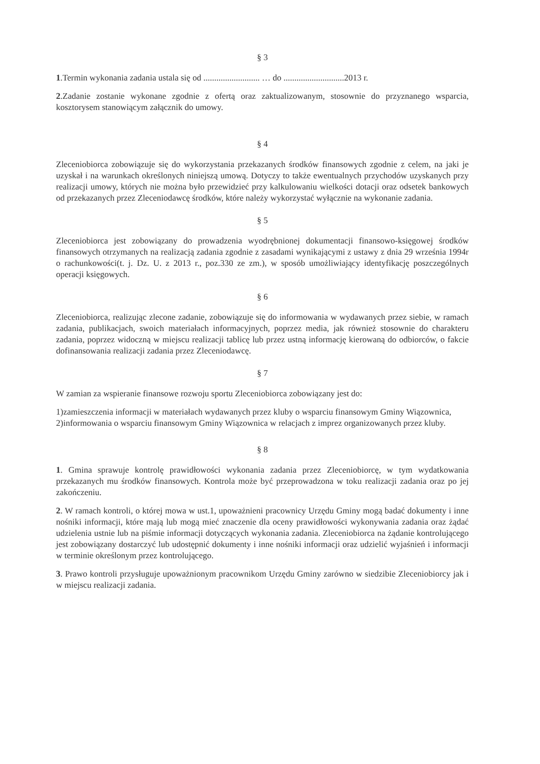§ 3
1.Termin wykonania zadania ustala się od .......................... … do ............................2013 r.
2.Zadanie zostanie wykonane zgodnie z ofertą oraz zaktualizowanym, stosownie do przyznanego wsparcia, kosztorysem stanowiącym załącznik do umowy.
§ 4
Zleceniobiorca zobowiązuje się do wykorzystania przekazanych środków finansowych zgodnie z celem, na jaki je uzyskał i na warunkach określonych niniejszą umową. Dotyczy to także ewentualnych przychodów uzyskanych przy realizacji umowy, których nie można było przewidzieć przy kalkulowaniu wielkości dotacji oraz odsetek bankowych od przekazanych przez Zleceniodawcę środków, które należy wykorzystać wyłącznie na wykonanie zadania.
§ 5
Zleceniobiorca jest zobowiązany do prowadzenia wyodrębnionej dokumentacji finansowo-księgowej środków finansowych otrzymanych na realizacją zadania zgodnie z zasadami wynikającymi z ustawy z dnia 29 września 1994r o rachunkowości(t. j. Dz. U. z 2013 r., poz.330 ze zm.), w sposób umożliwiający identyfikację poszczególnych operacji księgowych.
§ 6
Zleceniobiorca, realizując zlecone zadanie, zobowiązuje się do informowania w wydawanych przez siebie, w ramach zadania, publikacjach, swoich materiałach informacyjnych, poprzez media, jak również stosownie do charakteru zadania, poprzez widoczną w miejscu realizacji tablicę lub przez ustną informację kierowaną do odbiorców, o fakcie dofinansowania realizacji zadania przez Zleceniodawcę.
§ 7
W zamian za wspieranie finansowe rozwoju sportu Zleceniobiorca zobowiązany jest do:
1)zamieszczenia informacji w materiałach wydawanych przez kluby o wsparciu finansowym Gminy Wiązownica,
2)informowania o wsparciu finansowym Gminy Wiązownica w relacjach z imprez organizowanych przez kluby.
§ 8
1. Gmina sprawuje kontrolę prawidłowości wykonania zadania przez Zleceniobiorcę, w tym wydatkowania przekazanych mu środków finansowych. Kontrola może być przeprowadzona w toku realizacji zadania oraz po jej zakończeniu.
2. W ramach kontroli, o której mowa w ust.1, upoważnieni pracownicy Urzędu Gminy mogą badać dokumenty i inne nośniki informacji, które mają lub mogą mieć znaczenie dla oceny prawidłowości wykonywania zadania oraz żądać udzielenia ustnie lub na piśmie informacji dotyczących wykonania zadania. Zleceniobiorca na żądanie kontrolującego jest zobowiązany dostarczyć lub udostępnić dokumenty i inne nośniki informacji oraz udzielić wyjaśnień i informacji w terminie określonym przez kontrolującego.
3. Prawo kontroli przysługuje upoważnionym pracownikom Urzędu Gminy zarówno w siedzibie Zleceniobiorcy jak i w miejscu realizacji zadania.